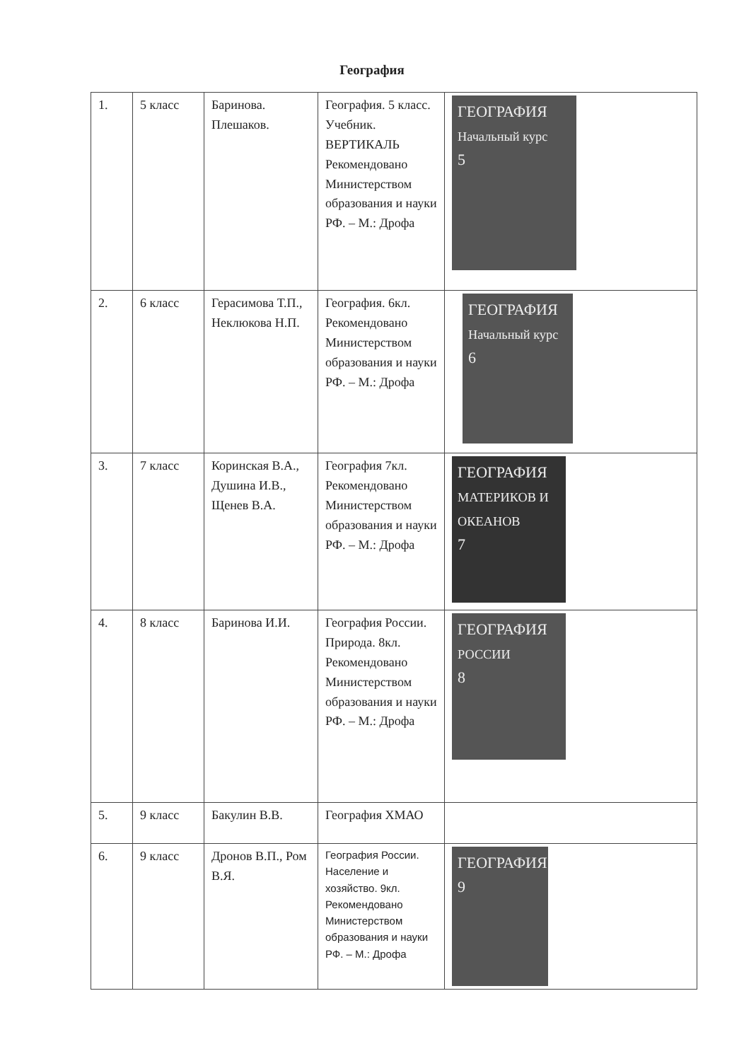География
| 1. | 5 класс | Баринова. Плешаков. | География. 5 класс. Учебник. ВЕРТИКАЛЬ Рекомендовано Министерством образования и науки РФ. – М.: Дрофа | ГЕОГРАФИЯ Начальный курс 5 |
| 2. | 6 класс | Герасимова Т.П., Неклюкова Н.П. | География. 6кл. Рекомендовано Министерством образования и науки РФ. – М.: Дрофа | ГЕОГРАФИЯ Начальный курс 6 |
| 3. | 7 класс | Коринская В.А., Душина И.В., Щенев В.А. | География 7кл. Рекомендовано Министерством образования и науки РФ. – М.: Дрофа | ГЕОГРАФИЯ МАТЕРИКОВ И ОКЕАНОВ 7 |
| 4. | 8 класс | Баринова И.И. | География России. Природа. 8кл. Рекомендовано Министерством образования и науки РФ. – М.: Дрофа | ГЕОГРАФИЯ РОССИИ 8 |
| 5. | 9 класс | Бакулин В.В. | География ХМАО | |
| 6. | 9 класс | Дронов В.П., Ром В.Я. | География России. Население и хозяйство. 9кл. Рекомендовано Министерством образования и науки РФ. – М.: Дрофа | ГЕОГРАФИЯ 9 |